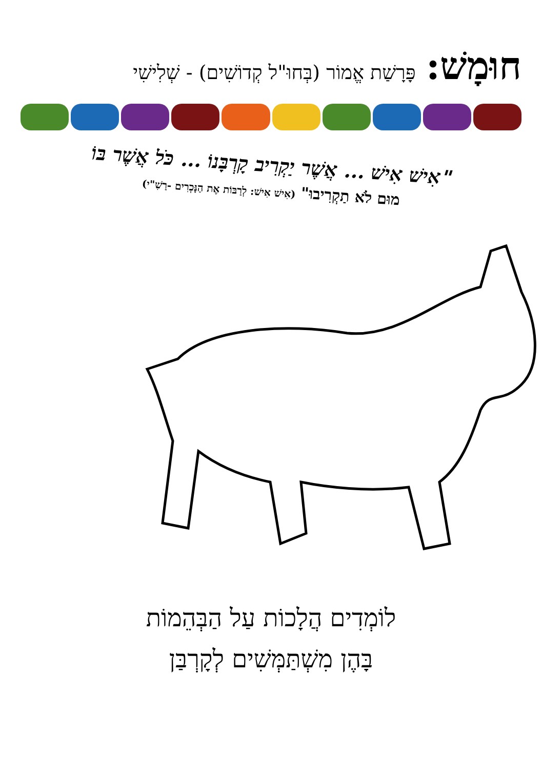חוּמָשׁ: פָּרָשַׁת אֱמוֹר (בְּחוּ"ל קְדוֹשִׁים) - שְׁלִישִׁי
"אִישׁ אִישׁ ... אֲשֶׁר יַקְרִיב קָרְבָּנוֹ ... כֹּל אֲשֶׁר בּוֹ
מוּם לֹא תַקְרִיבוּ" (אִישׁ אִישׁ: לְרַבּוֹת אֶת הַנָּכְרִים -רַשִׁ"י)
לוֹמְדִים הֲלָכוֹת עַל הַבְּהֵמוֹת
בָּהֶן מִשְׁתַּמְּשִׁים לְקָרְבַּן